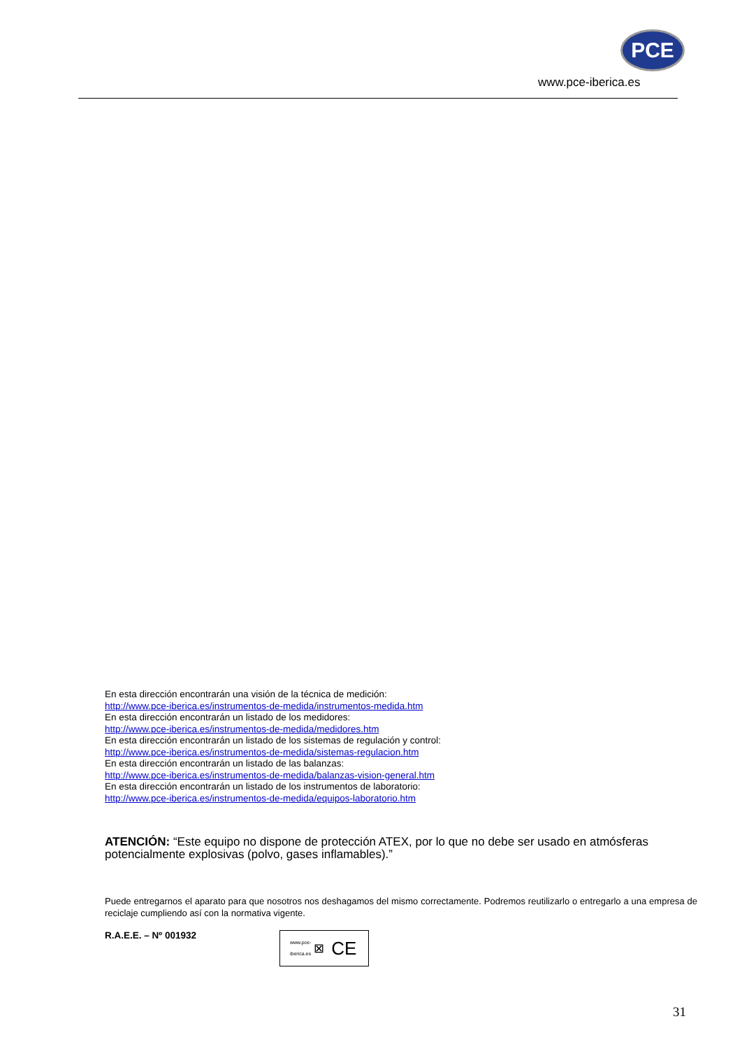PCE
www.pce-iberica.es
En esta dirección encontrarán una visión de la técnica de medición:
http://www.pce-iberica.es/instrumentos-de-medida/instrumentos-medida.htm
En esta dirección encontrarán un listado de los medidores:
http://www.pce-iberica.es/instrumentos-de-medida/medidores.htm
En esta dirección encontrarán un listado de los sistemas de regulación y control:
http://www.pce-iberica.es/instrumentos-de-medida/sistemas-regulacion.htm
En esta dirección encontrarán un listado de las balanzas:
http://www.pce-iberica.es/instrumentos-de-medida/balanzas-vision-general.htm
En esta dirección encontrarán un listado de los instrumentos de laboratorio:
http://www.pce-iberica.es/instrumentos-de-medida/equipos-laboratorio.htm
ATENCIÓN: “Este equipo no dispone de protección ATEX, por lo que no debe ser usado en atmósferas potencialmente explosivas (polvo, gases inflamables).”
Puede entregarnos el aparato para que nosotros nos deshagamos del mismo correctamente. Podremos reutilizarlo o entregarlo a una empresa de reciclaje cumpliendo así con la normativa vigente.
R.A.E.E. – Nº 001932
www.pce-
iberica.es ⊠ CE
31